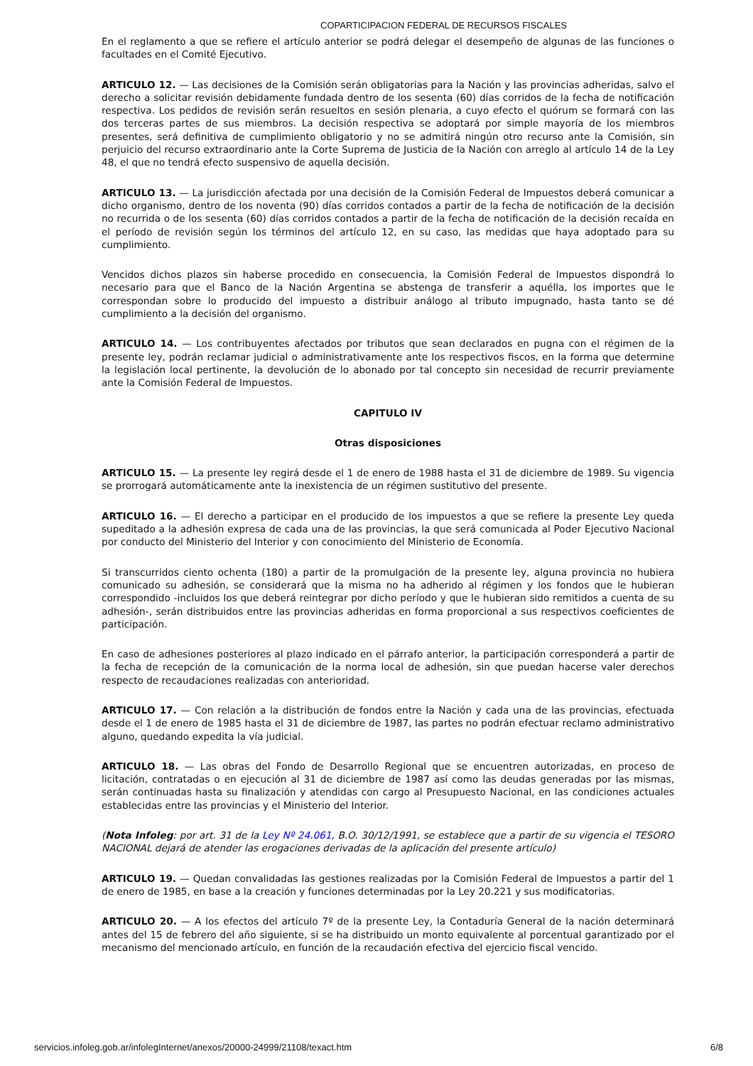COPARTICIPACION FEDERAL DE RECURSOS FISCALES
En el reglamento a que se refiere el artículo anterior se podrá delegar el desempeño de algunas de las funciones o facultades en el Comité Ejecutivo.
ARTICULO 12. — Las decisiones de la Comisión serán obligatorias para la Nación y las provincias adheridas, salvo el derecho a solicitar revisión debidamente fundada dentro de los sesenta (60) días corridos de la fecha de notificación respectiva. Los pedidos de revisión serán resueltos en sesión plenaria, a cuyo efecto el quórum se formará con las dos terceras partes de sus miembros. La decisión respectiva se adoptará por simple mayoría de los miembros presentes, será definitiva de cumplimiento obligatorio y no se admitirá ningún otro recurso ante la Comisión, sin perjuicio del recurso extraordinario ante la Corte Suprema de Justicia de la Nación con arreglo al artículo 14 de la Ley 48, el que no tendrá efecto suspensivo de aquella decisión.
ARTICULO 13. — La jurisdicción afectada por una decisión de la Comisión Federal de Impuestos deberá comunicar a dicho organismo, dentro de los noventa (90) días corridos contados a partir de la fecha de notificación de la decisión no recurrida o de los sesenta (60) días corridos contados a partir de la fecha de notificación de la decisión recaída en el período de revisión según los términos del artículo 12, en su caso, las medidas que haya adoptado para su cumplimiento.
Vencidos dichos plazos sin haberse procedido en consecuencia, la Comisión Federal de Impuestos dispondrá lo necesario para que el Banco de la Nación Argentina se abstenga de transferir a aquélla, los importes que le correspondan sobre lo producido del impuesto a distribuir análogo al tributo impugnado, hasta tanto se dé cumplimiento a la decisión del organismo.
ARTICULO 14. — Los contribuyentes afectados por tributos que sean declarados en pugna con el régimen de la presente ley, podrán reclamar judicial o administrativamente ante los respectivos fiscos, en la forma que determine la legislación local pertinente, la devolución de lo abonado por tal concepto sin necesidad de recurrir previamente ante la Comisión Federal de Impuestos.
CAPITULO IV
Otras disposiciones
ARTICULO 15. — La presente ley regirá desde el 1 de enero de 1988 hasta el 31 de diciembre de 1989. Su vigencia se prorrogará automáticamente ante la inexistencia de un régimen sustitutivo del presente.
ARTICULO 16. — El derecho a participar en el producido de los impuestos a que se refiere la presente Ley queda supeditado a la adhesión expresa de cada una de las provincias, la que será comunicada al Poder Ejecutivo Nacional por conducto del Ministerio del Interior y con conocimiento del Ministerio de Economía.
Si transcurridos ciento ochenta (180) a partir de la promulgación de la presente ley, alguna provincia no hubiera comunicado su adhesión, se considerará que la misma no ha adherido al régimen y los fondos que le hubieran correspondido -incluidos los que deberá reintegrar por dicho período y que le hubieran sido remitidos a cuenta de su adhesión-, serán distribuidos entre las provincias adheridas en forma proporcional a sus respectivos coeficientes de participación.
En caso de adhesiones posteriores al plazo indicado en el párrafo anterior, la participación corresponderá a partir de la fecha de recepción de la comunicación de la norma local de adhesión, sin que puedan hacerse valer derechos respecto de recaudaciones realizadas con anterioridad.
ARTICULO 17. — Con relación a la distribución de fondos entre la Nación y cada una de las provincias, efectuada desde el 1 de enero de 1985 hasta el 31 de diciembre de 1987, las partes no podrán efectuar reclamo administrativo alguno, quedando expedita la vía judicial.
ARTICULO 18. — Las obras del Fondo de Desarrollo Regional que se encuentren autorizadas, en proceso de licitación, contratadas o en ejecución al 31 de diciembre de 1987 así como las deudas generadas por las mismas, serán continuadas hasta su finalización y atendidas con cargo al Presupuesto Nacional, en las condiciones actuales establecidas entre las provincias y el Ministerio del Interior.
(Nota Infoleg: por art. 31 de la Ley Nº 24.061, B.O. 30/12/1991, se establece que a partir de su vigencia el TESORO NACIONAL dejará de atender las erogaciones derivadas de la aplicación del presente artículo)
ARTICULO 19. — Quedan convalidadas las gestiones realizadas por la Comisión Federal de Impuestos a partir del 1 de enero de 1985, en base a la creación y funciones determinadas por la Ley 20.221 y sus modificatorias.
ARTICULO 20. — A los efectos del artículo 7º de la presente Ley, la Contaduría General de la nación determinará antes del 15 de febrero del año siguiente, si se ha distribuido un monto equivalente al porcentual garantizado por el mecanismo del mencionado artículo, en función de la recaudación efectiva del ejercicio fiscal vencido.
servicios.infoleg.gob.ar/infolegInternet/anexos/20000-24999/21108/texact.htm 6/8